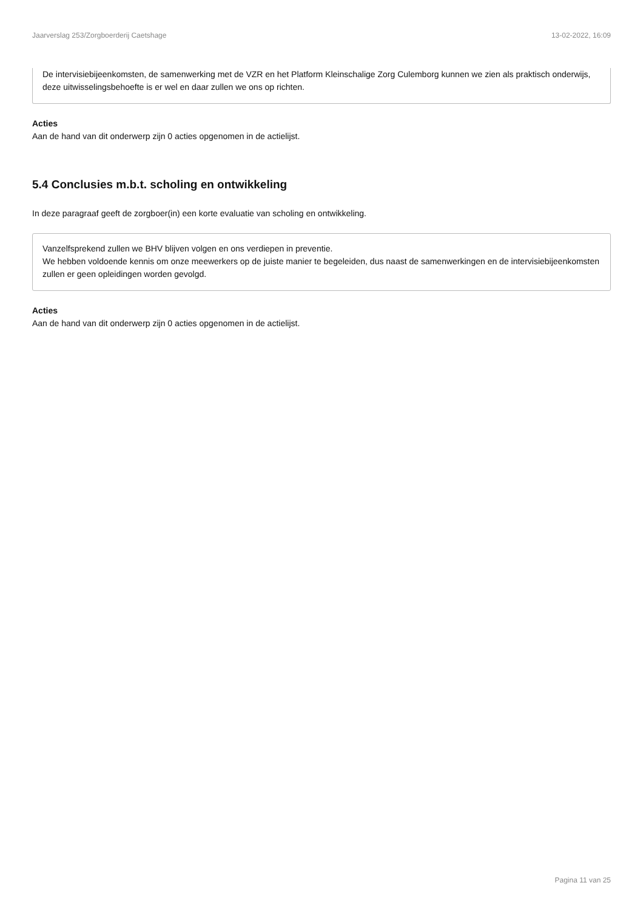Jaarverslag 253/Zorgboerderij Caetshage 13-02-2022, 16:09
De intervisiebijeenkomsten, de samenwerking met de VZR en het Platform Kleinschalige Zorg Culemborg kunnen we zien als praktisch onderwijs, deze uitwisselingsbehoefte is er wel en daar zullen we ons op richten.
Acties
Aan de hand van dit onderwerp zijn 0 acties opgenomen in de actielijst.
5.4 Conclusies m.b.t. scholing en ontwikkeling
In deze paragraaf geeft de zorgboer(in) een korte evaluatie van scholing en ontwikkeling.
Vanzelfsprekend zullen we BHV blijven volgen en ons verdiepen in preventie.
We hebben voldoende kennis om onze meewerkers op de juiste manier te begeleiden, dus naast de samenwerkingen en de intervisiebijeenkomsten zullen er geen opleidingen worden gevolgd.
Acties
Aan de hand van dit onderwerp zijn 0 acties opgenomen in de actielijst.
Pagina 11 van 25